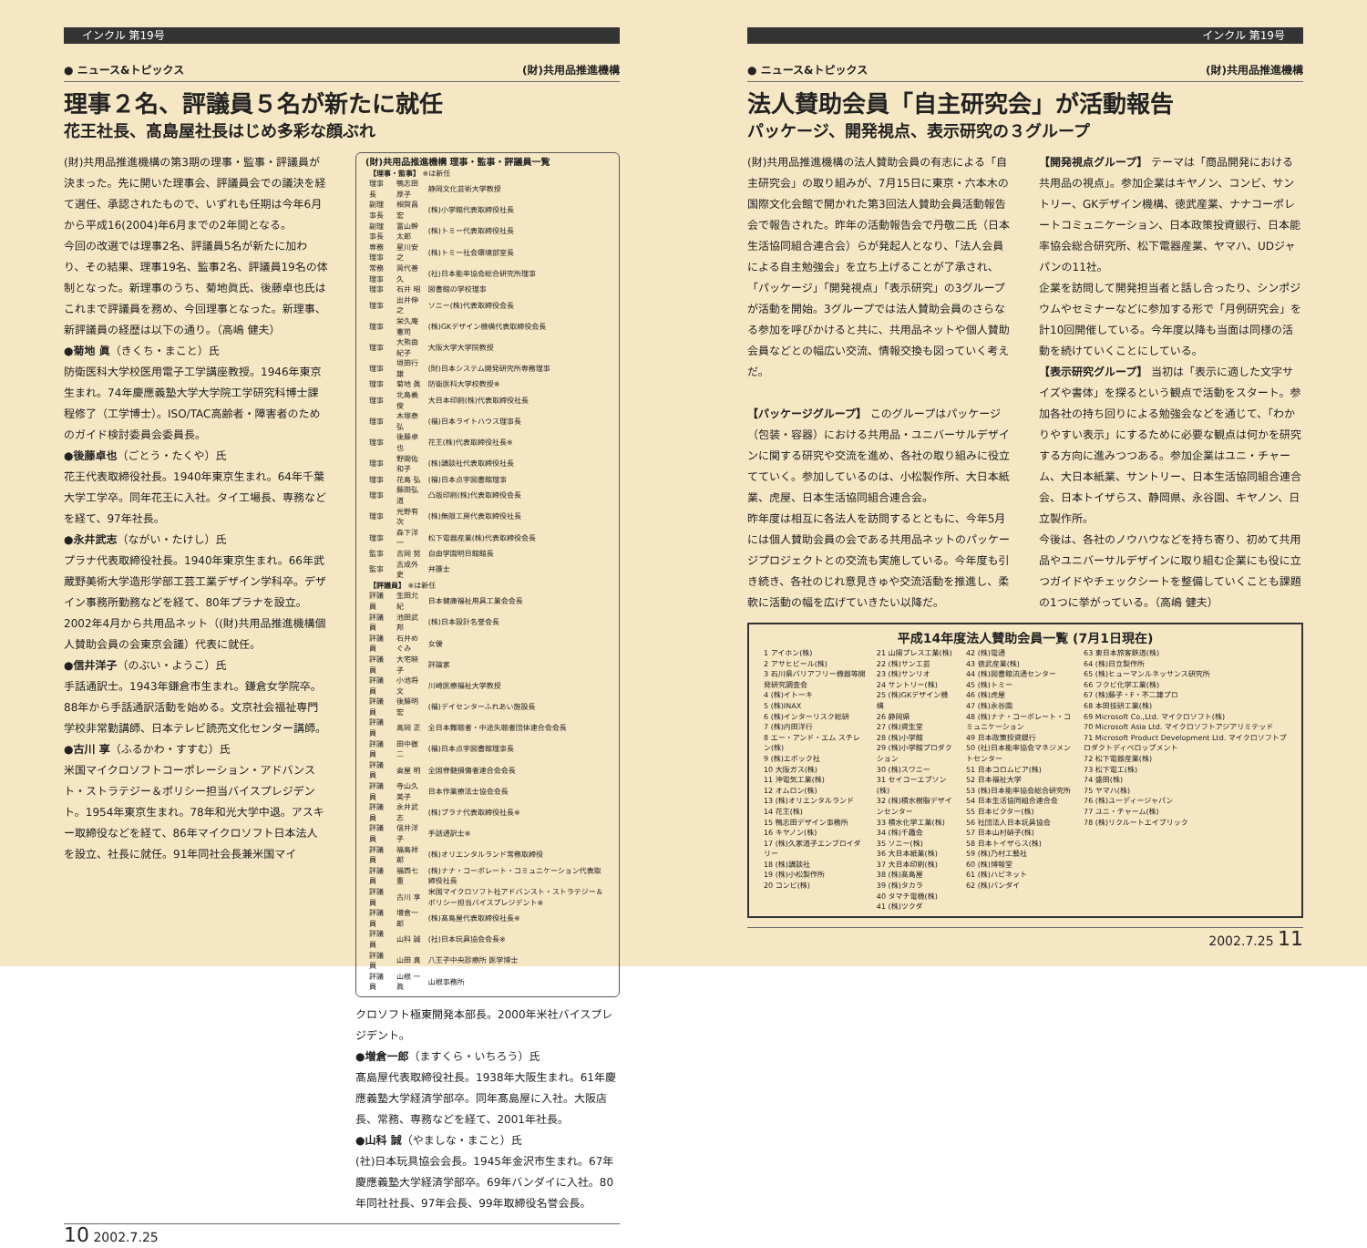インクル 第19号
● ニュース&トピックス (財)共用品推進機構
理事２名、評議員５名が新たに就任
花王社長、髙島屋社長はじめ多彩な顔ぶれ
(財)共用品推進機構の第3期の理事・監事・評議員が決まった。先に開いた理事会、評議員会での議決を経て選任、承認されたもので、いずれも任期は今年6月から平成16(2004)年6月までの2年間となる。
今回の改選では理事2名、評議員5名が新たに加わり、その結果、理事19名、監事2名、評議員19名の体制となった。新理事のうち、菊地眞氏、後藤卓也氏はこれまで評議員を務め、今回理事となった。新理事、新評議員の経歴は以下の通り。（高嶋 健夫）
●菊地 眞（きくち・まこと）氏
防衛医科大学校医用電子工学講座教授。1946年東京生まれ。74年慶應義塾大学大学院工学研究科博士課程修了（工学博士）。ISO/TAC高齢者・障害者のためのガイド検討委員会委員長。
●後藤卓也（ごとう・たくや）氏
花王代表取締役社長。1940年東京生まれ。64年千葉大学工学卒。同年花王に入社。タイ工場長、専務などを経て、97年社長。
●永井武志（ながい・たけし）氏
プラナ代表取締役社長。1940年東京生まれ。66年武蔵野美術大学造形学部工芸工業デザイン学科卒。デザイン事務所勤務などを経て、80年プラナを設立。2002年4月から共用品ネット（(財)共用品推進機構個人賛助会員の会東京会議）代表に就任。
●信井洋子（のぶい・ようこ）氏
手話通訳士。1943年鎌倉市生まれ。鎌倉女学院卒。88年から手話通訳活動を始める。文京社会福祉専門学校非常勤講師、日本テレビ読売文化センター講師。
●古川 享（ふるかわ・すすむ）氏
米国マイクロソフトコーポレーション・アドバンスト・ストラテジー＆ポリシー担当バイスプレジデント。1954年東京生まれ。78年和光大学中退。アスキー取締役などを経て、86年マイクロソフト日本法人を設立、社長に就任。91年同社会長兼米国マイ
(財)共用品推進機構 理事・監事・評議員一覧
| 【理事・監事】 ※は新任 | | |
| 理事長 | 鴨志田厚子 | 静岡文化芸術大学教授 |
| 副理事長 | 相賀昌宏 | (株)小学館代表取締役社長 |
| 副理事長 | 富山幹太郎 | (株)トミー代表取締役社長 |
| 専務理事 | 星川安之 | (株)トミー社会環境部室長 |
| 常務理事 | 萬代善久 | (社)日本能率協会総合研究所理事 |
| 理事 | 石井 昭 | 図書館の学校理事 |
| 理事 | 出井伸之 | ソニー(株)代表取締役会長 |
| 理事 | 栄久庵憲司 | (株)GKデザイン機構代表取締役会長 |
| 理事 | 大熊由紀子 | 大阪大学大学院教授 |
| 理事 | 垣田行雄 | (財)日本システム開発研究所専務理事 |
| 理事 | 菊地 眞 | 防衛医科大学校教授※ |
| 理事 | 北島義俊 | 大日本印刷(株)代表取締役社長 |
| 理事 | 木塚泰弘 | (福)日本ライトハウス理事長 |
| 理事 | 後藤卓也 | 花王(株)代表取締役社長※ |
| 理事 | 野間佐和子 | (株)講談社代表取締役社長 |
| 理事 | 花島 弘 | (福)日本点字図書館理事 |
| 理事 | 藤田弘道 | 凸版印刷(株)代表取締役会長 |
| 理事 | 光野有次 | (株)無限工房代表取締役社長 |
| 理事 | 森下洋一 | 松下電器産業(株)代表取締役会長 |
| 監事 | 吉岡 努 | 自由学園明日館館長 |
| 監事 | 吉成外史 | 弁護士 |
| 【評議員】 ※は新任 | | |
| 評議員 | 生田允紀 | 日本健康福祉用具工業会会長 |
| 評議員 | 池田武邦 | (株)日本設計名誉会長 |
| 評議員 | 石井めぐみ | 女優 |
| 評議員 | 大宅映子 | 評論家 |
| 評議員 | 小池将文 | 川崎医療福祉大学教授 |
| 評議員 | 後藤明宏 | (福)デイセンターふれあい施設長 |
| 評議員 | 高岡 正 | 全日本難聴者・中途失聴者団体連合会会長 |
| 評議員 | 田中徹二 | (福)日本点字図書館理事長 |
| 評議員 | 妻屋 明 | 全国脊髄損傷者連合会会長 |
| 評議員 | 寺山久美子 | 日本作業療法士協会会長 |
| 評議員 | 永井武志 | (株)プラナ代表取締役社長※ |
| 評議員 | 信井洋子 | 手話通訳士※ |
| 評議員 | 福島祥郎 | (株)オリエンタルランド常務取締役 |
| 評議員 | 福西七重 | (株)ナナ・コーポレート・コミュニケーション代表取締役社長 |
| 評議員 | 古川 享 | 米国マイクロソフト社アドバンスト・ストラテジー＆ポリシー担当バイスプレジデント※ |
| 評議員 | 増倉一郎 | (株)髙島屋代表取締役社長※ |
| 評議員 | 山科 誠 | (社)日本玩具協会会長※ |
| 評議員 | 山田 真 | 八王子中央診療所 医学博士 |
| 評議員 | 山根 一眞 | 山根事務所 |
クロソフト極東開発本部長。2000年米社バイスプレジデント。
●増倉一郎（ますくら・いちろう）氏
髙島屋代表取締役社長。1938年大阪生まれ。61年慶應義塾大学経済学部卒。同年髙島屋に入社。大阪店長、常務、専務などを経て、2001年社長。
●山科 誠（やましな・まこと）氏
(社)日本玩具協会会長。1945年金沢市生まれ。67年慶應義塾大学経済学部卒。69年バンダイに入社。80年同社社長、97年会長、99年取締役名誉会長。
10 2002.7.25
インクル 第19号
● ニュース&トピックス (財)共用品推進機構
法人賛助会員「自主研究会」が活動報告
パッケージ、開発視点、表示研究の３グループ
(財)共用品推進機構の法人賛助会員の有志による「自主研究会」の取り組みが、7月15日に東京・六本木の国際文化会館で開かれた第3回法人賛助会員活動報告会で報告された。昨年の活動報告会で丹敬二氏（日本生活協同組合連合会）らが発起人となり、「法人会員による自主勉強会」を立ち上げることが了承され、「パッケージ」「開発視点」「表示研究」の3グループが活動を開始。3グループでは法人賛助会員のさらなる参加を呼びかけると共に、共用品ネットや個人賛助会員などとの幅広い交流、情報交換も図っていく考えだ。
【パッケージグループ】 このグループはパッケージ（包装・容器）における共用品・ユニバーサルデザインに関する研究や交流を進め、各社の取り組みに役立てていく。参加しているのは、小松製作所、大日本紙業、虎屋、日本生活協同組合連合会。
昨年度は相互に各法人を訪問するとともに、今年5月には個人賛助会員の会である共用品ネットのパッケージプロジェクトとの交流も実施している。今年度も引き続き、各社のじれ意見きゅや交流活動を推進し、柔軟に活動の幅を広げていきたい以降だ。
【開発視点グループ】 テーマは「商品開発における共用品の視点」。参加企業はキヤノン、コンビ、サントリー、GKデザイン機構、徳武産業、ナナコーポレートコミュニケーション、日本政策投資銀行、日本能率協会総合研究所、松下電器産業、ヤマハ、UDジャパンの11社。
企業を訪問して開発担当者と話し合ったり、シンポジウムやセミナーなどに参加する形で「月例研究会」を計10回開催している。今年度以降も当面は同様の活動を続けていくことにしている。
【表示研究グループ】 当初は「表示に適した文字サイズや書体」を探るという観点で活動をスタート。参加各社の持ち回りによる勉強会などを通じて、「わかりやすい表示」にするために必要な観点は何かを研究する方向に進みつつある。参加企業はユニ・チャーム、大日本紙業、サントリー、日本生活協同組合連合会、日本トイザらス、静岡県、永谷園、キヤノン、日立製作所。
今後は、各社のノウハウなどを持ち寄り、初めて共用品やユニバーサルデザインに取り組む企業にも役に立つガイドやチェックシートを整備していくことも課題の1つに挙がっている。（高嶋 健夫）
平成14年度法人賛助会員一覧 (7月1日現在)
| 1 アイホン(株) 2 アサヒビール(株) 3 石川県バリアフリー機器等開発研究調査会 4 (株)イトーキ 5 (株)INAX 6 (株)インターリスク総研 7 (株)内田洋行 8 エー・アンド・エム スチレン(株) 9 (株)エポック社 10 大阪ガス(株) 11 沖電気工業(株) 12 オムロン(株) 13 (株)オリエンタルランド 14 花王(株) 15 鴨志田デザイン事務所 16 キヤノン(株) 17 (株)久家道子エンブロイダリー 18 (株)講談社 19 (株)小松製作所 20 コンビ(株) | 21 山陽プレス工業(株) 22 (株)サン工芸 23 (株)サンリオ 24 サントリー(株) 25 (株)GKデザイン機構 26 静岡県 27 (株)資生堂 28 (株)小学館 29 (株)小学館プロダクション 30 (株)スワニー 31 セイコーエプソン(株) 32 (株)積水樹脂デザインセンター 33 積水化学工業(株) 34 (株)千趣会 35 ソニー(株) 36 大日本紙業(株) 37 大日本印刷(株) 38 (株)髙島屋 39 (株)タカラ 40 タマチ電機(株) 41 (株)ツクダ | 42 (株)電通 43 徳武産業(株) 44 (株)図書館流通センター 45 (株)トミー 46 (株)虎屋 47 (株)永谷園 48 (株)ナナ・コーポレート・コミュニケーション 49 日本政策投資銀行 50 (社)日本能率協会マネジメントセンター 51 日本コロムビア(株) 52 日本福祉大学 53 (株)日本能率協会総合研究所 54 日本生活協同組合連合会 55 日本ビクター(株) 56 社団法人日本玩具協会 57 日本山村硝子(株) 58 日本トイザらス(株) 59 (株)乃村工藝社 60 (株)博報堂 61 (株)ハピネット 62 (株)バンダイ | 63 東日本旅客鉄道(株) 64 (株)日立製作所 65 (株)ヒューマンルネッサンス研究所 66 フクビ化学工業(株) 67 (株)藤子・F・不二雄プロ 68 本田技研工業(株) 69 Microsoft Co.,Ltd. マイクロソフト(株) 70 Microsoft Asia Ltd. マイクロソフトアジアリミテッド 71 Microsoft Product Development Ltd. マイクロソフトプロダクトディベロップメント 72 松下電器産業(株) 73 松下電工(株) 74 盛田(株) 75 ヤマハ(株) 76 (株)ユーディージャパン 77 ユニ・チャーム(株) 78 (株)リクルートエイブリック |
2002.7.25 11